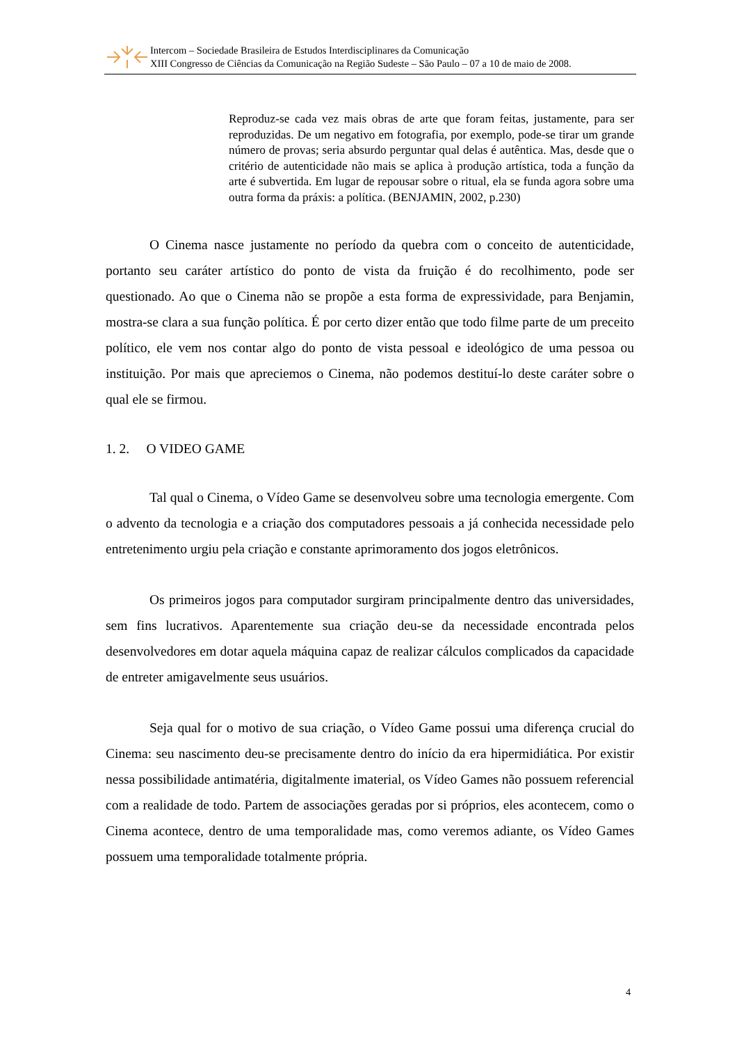Intercom – Sociedade Brasileira de Estudos Interdisciplinares da Comunicação
XIII Congresso de Ciências da Comunicação na Região Sudeste – São Paulo – 07 a 10 de maio de 2008.
Reproduz-se cada vez mais obras de arte que foram feitas, justamente, para ser reproduzidas. De um negativo em fotografia, por exemplo, pode-se tirar um grande número de provas; seria absurdo perguntar qual delas é autêntica. Mas, desde que o critério de autenticidade não mais se aplica à produção artística, toda a função da arte é subvertida. Em lugar de repousar sobre o ritual, ela se funda agora sobre uma outra forma da práxis: a política. (BENJAMIN, 2002, p.230)
O Cinema nasce justamente no período da quebra com o conceito de autenticidade, portanto seu caráter artístico do ponto de vista da fruição é do recolhimento, pode ser questionado. Ao que o Cinema não se propõe a esta forma de expressividade, para Benjamin, mostra-se clara a sua função política. É por certo dizer então que todo filme parte de um preceito político, ele vem nos contar algo do ponto de vista pessoal e ideológico de uma pessoa ou instituição. Por mais que apreciemos o Cinema, não podemos destituí-lo deste caráter sobre o qual ele se firmou.
1. 2. O VIDEO GAME
Tal qual o Cinema, o Vídeo Game se desenvolveu sobre uma tecnologia emergente. Com o advento da tecnologia e a criação dos computadores pessoais a já conhecida necessidade pelo entretenimento urgiu pela criação e constante aprimoramento dos jogos eletrônicos.
Os primeiros jogos para computador surgiram principalmente dentro das universidades, sem fins lucrativos. Aparentemente sua criação deu-se da necessidade encontrada pelos desenvolvedores em dotar aquela máquina capaz de realizar cálculos complicados da capacidade de entreter amigavelmente seus usuários.
Seja qual for o motivo de sua criação, o Vídeo Game possui uma diferença crucial do Cinema: seu nascimento deu-se precisamente dentro do início da era hipermidiática. Por existir nessa possibilidade antimatéria, digitalmente imaterial, os Vídeo Games não possuem referencial com a realidade de todo. Partem de associações geradas por si próprios, eles acontecem, como o Cinema acontece, dentro de uma temporalidade mas, como veremos adiante, os Vídeo Games possuem uma temporalidade totalmente própria.
4